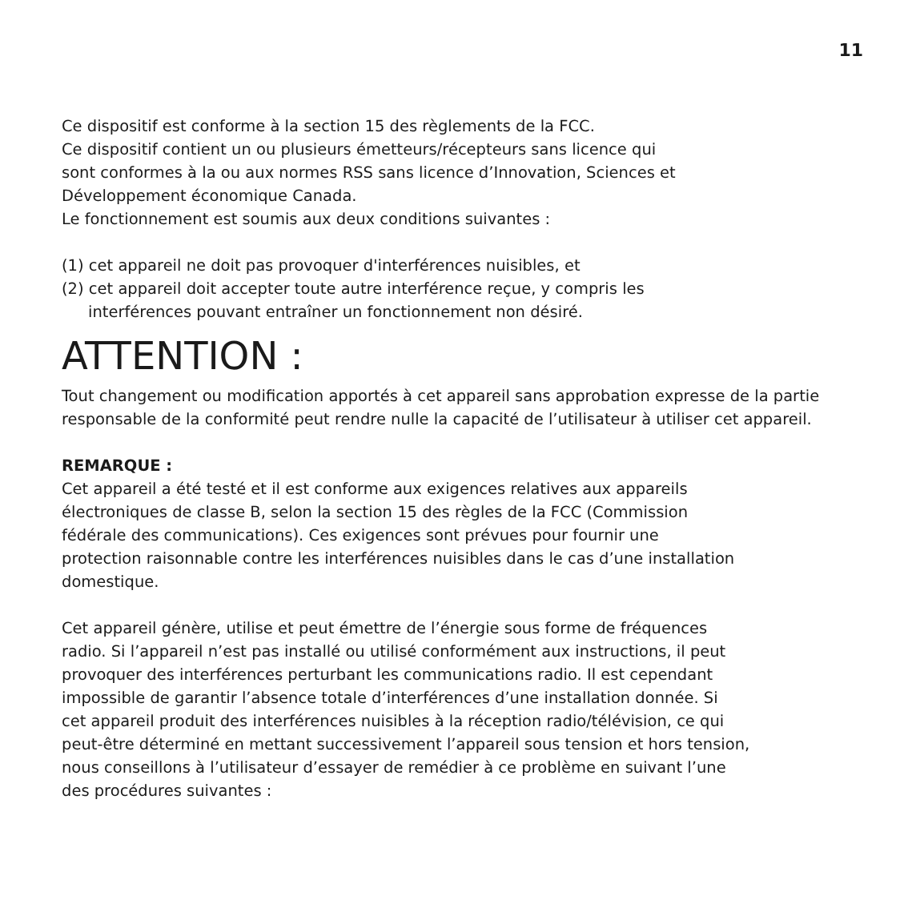11
Ce dispositif est conforme à la section 15 des règlements de la FCC.
Ce dispositif contient un ou plusieurs émetteurs/récepteurs sans licence qui
sont conformes à la ou aux normes RSS sans licence d’Innovation, Sciences et
Développement économique Canada.
Le fonctionnement est soumis aux deux conditions suivantes :
(1) cet appareil ne doit pas provoquer d'interférences nuisibles, et
(2) cet appareil doit accepter toute autre interférence reçue, y compris les
interférences pouvant entraîner un fonctionnement non désiré.
ATTENTION :
Tout changement ou modification apportés à cet appareil sans approbation expresse de la partie responsable de la conformité peut rendre nulle la capacité de l’utilisateur à utiliser cet appareil.
REMARQUE :
Cet appareil a été testé et il est conforme aux exigences relatives aux appareils
électroniques de classe B, selon la section 15 des règles de la FCC (Commission
fédérale des communications). Ces exigences sont prévues pour fournir une
protection raisonnable contre les interférences nuisibles dans le cas d’une installation
domestique.
Cet appareil génère, utilise et peut émettre de l’énergie sous forme de fréquences
radio. Si l’appareil n’est pas installé ou utilisé conformément aux instructions, il peut
provoquer des interférences perturbant les communications radio. Il est cependant
impossible de garantir l’absence totale d’interférences d’une installation donnée. Si
cet appareil produit des interférences nuisibles à la réception radio/télévision, ce qui
peut-être déterminé en mettant successivement l’appareil sous tension et hors tension,
nous conseillons à l’utilisateur d’essayer de remédier à ce problème en suivant l’une
des procédures suivantes :